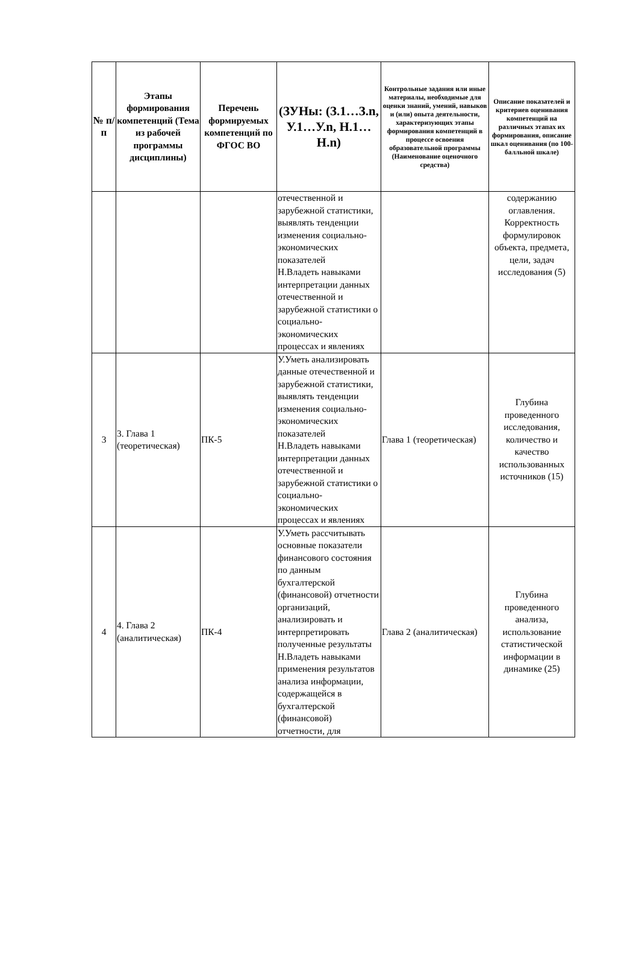| № п/п | Этапы формирования компетенций (Тема из рабочей программы дисциплины) | Перечень формируемых компетенций по ФГОС ВО | (ЗУНы: (З.1…З.n, У.1…У.n, Н.1…Н.n) | Контрольные задания или иные материалы, необходимые для оценки знаний, умений, навыков и (или) опыта деятельности, характеризующих этапы формирования компетенций в процессе освоения образовательной программы (Наименование оценочного средства) | Описание показателей и критериев оценивания компетенций на различных этапах их формирования, описание шкал оценивания (по 100-балльной шкале) |
| --- | --- | --- | --- | --- | --- |
| | | | отечественной и зарубежной статистики, выявлять тенденции изменения социально-экономических показателей Н.Владеть навыками интерпретации данных отечественной и зарубежной статистики о социально-экономических процессах и явлениях | | содержанию оглавления. Корректность формулировок объекта, предмета, цели, задач исследования (5) |
| 3 | 3. Глава 1 (теоретическая) | ПК-5 | У.Уметь анализировать данные отечественной и зарубежной статистики, выявлять тенденции изменения социально-экономических показателей Н.Владеть навыками интерпретации данных отечественной и зарубежной статистики о социально-экономических процессах и явлениях | Глава 1 (теоретическая) | Глубина проведенного исследования, количество и качество использованных источников (15) |
| 4 | 4. Глава 2 (аналитическая) | ПК-4 | У.Уметь рассчитывать основные показатели финансового состояния по данным бухгалтерской (финансовой) отчетности организаций, анализировать и интерпретировать полученные результаты Н.Владеть навыками применения результатов анализа информации, содержащейся в бухгалтерской (финансовой) отчетности, для | Глава 2 (аналитическая) | Глубина проведенного анализа, использование статистической информации в динамике (25) |